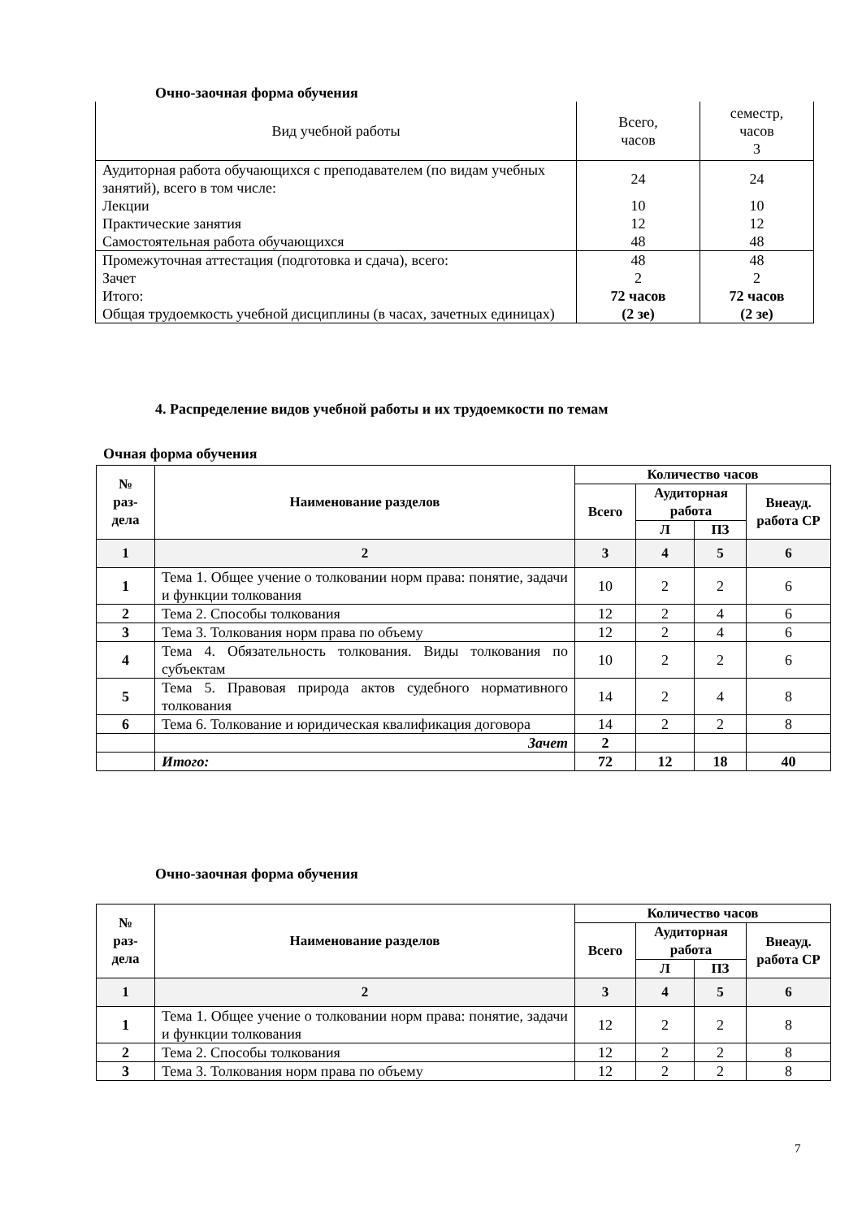Очно-заочная форма обучения
| Вид учебной работы | Всего, часов | семестр, часов 3 |
| Аудиторная работа обучающихся с преподавателем (по видам учебных занятий), всего в том числе: | 24 | 24 |
| Лекции | 10 | 10 |
| Практические занятия | 12 | 12 |
| Самостоятельная работа обучающихся | 48 | 48 |
| Промежуточная аттестация (подготовка и сдача), всего: | 48 | 48 |
| Зачет | 2 | 2 |
| Итого: Общая трудоемкость учебной дисциплины (в часах, зачетных единицах) | 72 часов (2 зе) | 72 часов (2 зе) |
4. Распределение видов учебной работы и их трудоемкости по темам
Очная форма обучения
| № раз- дела | Наименование разделов | Количество часов | | | |
| --- | --- | --- | --- | --- | --- |
| | | Всего | Аудиторная работа | | Внеауд. работа СР |
| | | | Л | ПЗ | |
| 1 | 2 | 3 | 4 | 5 | 6 |
| 1 | Тема 1. Общее учение о толковании норм права: понятие, задачи и функции толкования | 10 | 2 | 2 | 6 |
| 2 | Тема 2. Способы толкования | 12 | 2 | 4 | 6 |
| 3 | Тема 3. Толкования норм права по объему | 12 | 2 | 4 | 6 |
| 4 | Тема 4. Обязательность толкования. Виды толкования по субъектам | 10 | 2 | 2 | 6 |
| 5 | Тема 5. Правовая природа актов судебного нормативного толкования | 14 | 2 | 4 | 8 |
| 6 | Тема 6. Толкование и юридическая квалификация договора | 14 | 2 | 2 | 8 |
| | Зачет | 2 | | | |
| | Итого: | 72 | 12 | 18 | 40 |
Очно-заочная форма обучения
| № раз- дела | Наименование разделов | Количество часов | | | |
| --- | --- | --- | --- | --- | --- |
| | | Всего | Аудиторная работа | | Внеауд. работа СР |
| | | | Л | ПЗ | |
| 1 | 2 | 3 | 4 | 5 | 6 |
| 1 | Тема 1. Общее учение о толковании норм права: понятие, задачи и функции толкования | 12 | 2 | 2 | 8 |
| 2 | Тема 2. Способы толкования | 12 | 2 | 2 | 8 |
| 3 | Тема 3. Толкования норм права по объему | 12 | 2 | 2 | 8 |
7